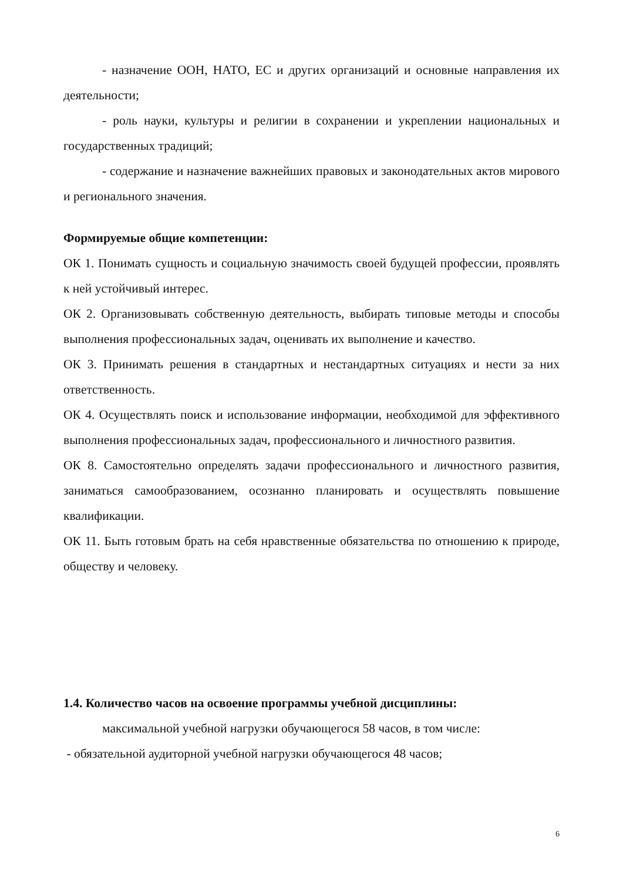- назначение ООН, НАТО, ЕС и других организаций и основные направления их деятельности;
- роль науки, культуры и религии в сохранении и укреплении национальных и государственных традиций;
- содержание и назначение важнейших правовых и законодательных актов мирового и регионального значения.
Формируемые общие компетенции:
ОК 1. Понимать сущность и социальную значимость своей будущей профессии, проявлять к ней устойчивый интерес.
ОК 2. Организовывать собственную деятельность, выбирать типовые методы и способы выполнения профессиональных задач, оценивать их выполнение и качество.
ОК 3. Принимать решения в стандартных и нестандартных ситуациях и нести за них ответственность.
ОК 4. Осуществлять поиск и использование информации, необходимой для эффективного выполнения профессиональных задач, профессионального и личностного развития.
ОК 8. Самостоятельно определять задачи профессионального и личностного развития, заниматься самообразованием, осознанно планировать и осуществлять повышение квалификации.
ОК 11. Быть готовым брать на себя нравственные обязательства по отношению к природе, обществу и человеку.
1.4. Количество часов на освоение программы учебной дисциплины:
максимальной учебной нагрузки обучающегося 58 часов, в том числе:
- обязательной аудиторной учебной нагрузки обучающегося 48 часов;
6